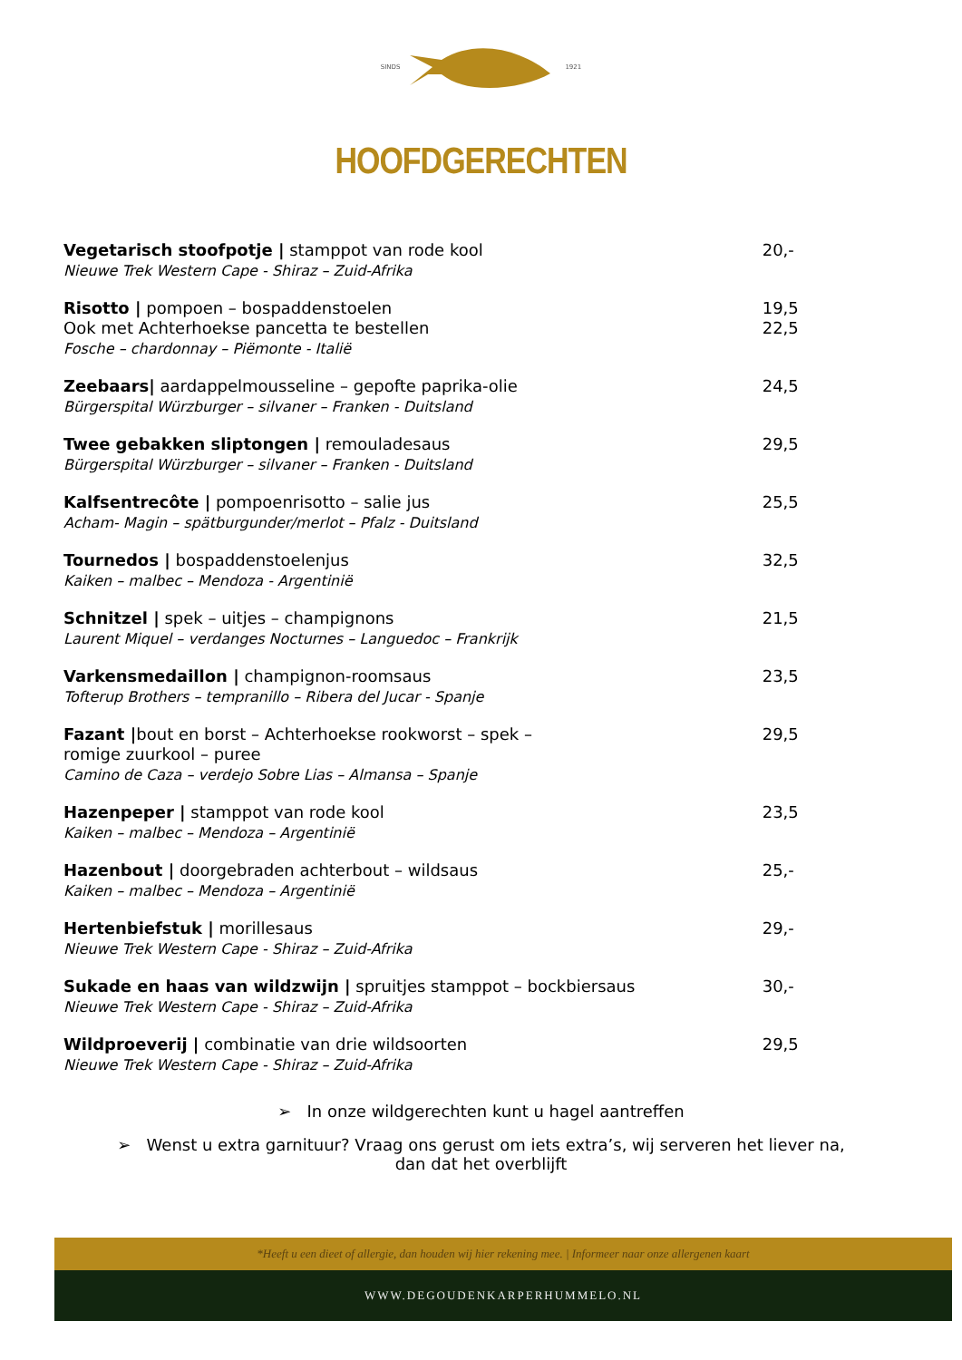SINDS 1921
HOOFDGERECHTEN
Vegetarisch stoofpotje | stamppot van rode kool
Nieuwe Trek Western Cape - Shiraz – Zuid-Afrika
20,-
Risotto | pompoen – bospaddenstoelen
Ook met Achterhoekse pancetta te bestellen
Fosche – chardonnay – Piëmonte - Italië
19,5
22,5
Zeebaars| aardappelmousseline – gepofte paprika-olie
Bürgerspital Würzburger – silvaner – Franken - Duitsland
24,5
Twee gebakken sliptongen | remouladesaus
Bürgerspital Würzburger – silvaner – Franken - Duitsland
29,5
Kalfsentrecôte | pompoenrisotto – salie jus
Acham- Magin – spätburgunder/merlot – Pfalz - Duitsland
25,5
Tournedos | bospaddenstoelenjus
Kaiken – malbec – Mendoza - Argentinië
32,5
Schnitzel | spek – uitjes – champignons
Laurent Miquel – verdanges Nocturnes – Languedoc – Frankrijk
21,5
Varkensmedaillon | champignon-roomsaus
Tofterup Brothers – tempranillo – Ribera del Jucar - Spanje
23,5
Fazant |bout en borst – Achterhoekse rookworst – spek –
romige zuurkool – puree
Camino de Caza – verdejo Sobre Lias – Almansa – Spanje
29,5
Hazenpeper | stamppot van rode kool
Kaiken – malbec – Mendoza – Argentinië
23,5
Hazenbout | doorgebraden achterbout – wildsaus
Kaiken – malbec – Mendoza – Argentinië
25,-
Hertenbiefstuk | morillesaus
Nieuwe Trek Western Cape - Shiraz – Zuid-Afrika
29,-
Sukade en haas van wildzwijn | spruitjes stamppot – bockbiersaus
Nieuwe Trek Western Cape - Shiraz – Zuid-Afrika
30,-
Wildproeverij | combinatie van drie wildsoorten
Nieuwe Trek Western Cape - Shiraz – Zuid-Afrika
29,5
➢ In onze wildgerechten kunt u hagel aantreffen
➢ Wenst u extra garnituur? Vraag ons gerust om iets extra’s, wij serveren het liever na,
dan dat het overblijft
*Heeft u een dieet of allergie, dan houden wij hier rekening mee. | Informeer naar onze allergenen kaart
WWW.DEGOUDENKARPERHUMMELO.NL